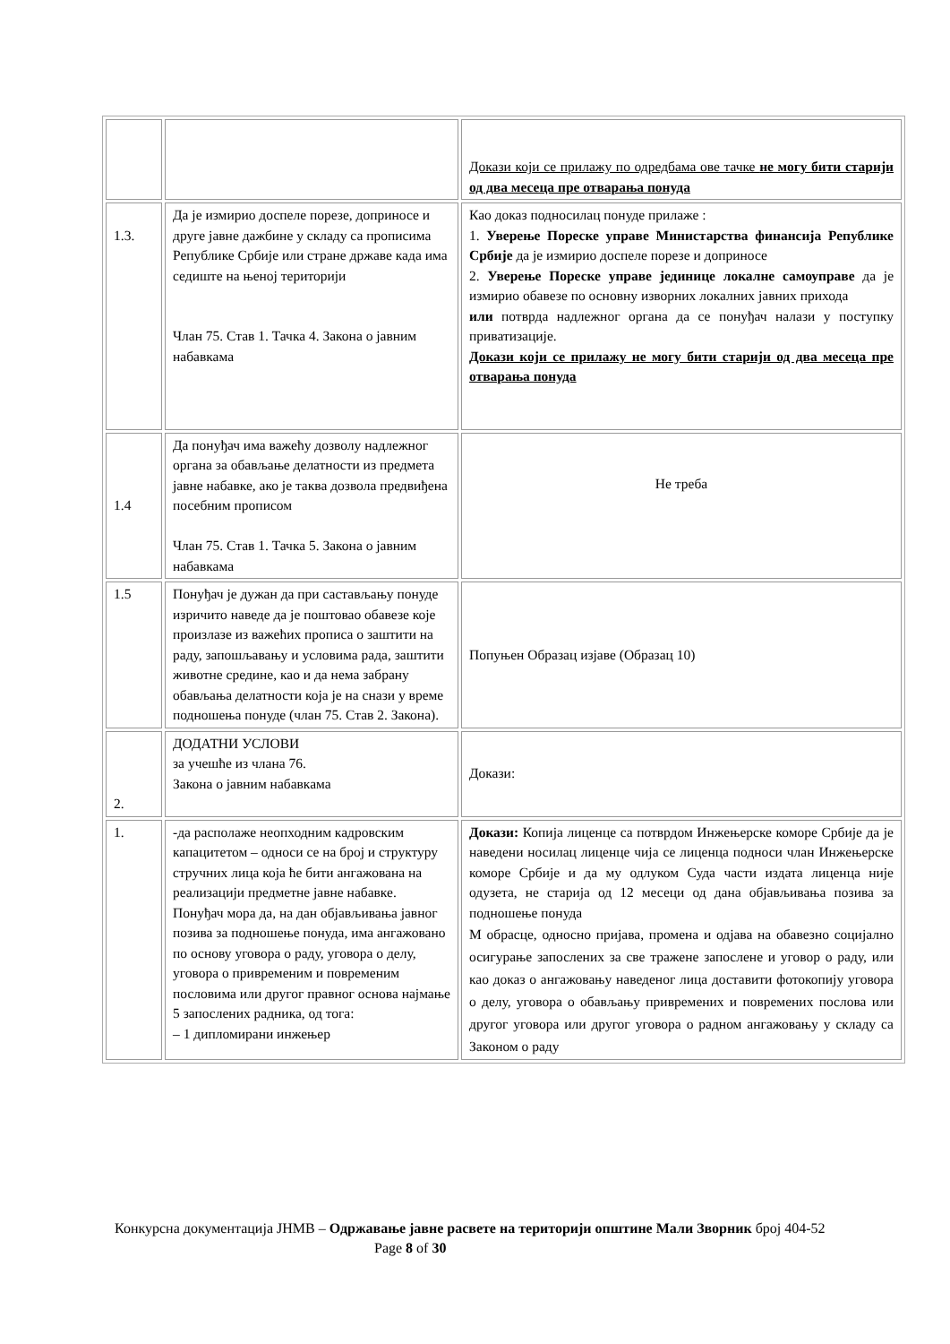| | | Докази који се прилажу по одредбама ове тачке не могу бити старији од два месеца пре отварања понуда |
| 1.3. | Да је измирио доспеле порезе, доприносе и друге јавне дажбине у складу са прописима Републике Србије или стране државе када има седиште на њеној територији Члан 75. Став 1. Тачка 4. Закона о јавним набавкама | Као доказ подносилац понуде прилаже : 1. Уверење Пореске управе Министарства финансија Републике Србије да је измирио доспеле порезе и доприносе 2. Уверење Пореске управе јединице локалне самоуправе да је измирио обавезе по основну изворних локалних јавних прихода или потврда надлежног органа да се понуђач налази у поступку приватизације. Докази који се прилажу не могу бити старији од два месеца пре отварања понуда |
| 1.4 | Да понуђач има важећу дозволу надлежног органа за обављање делатности из предмета јавне набавке, ако је таква дозвола предвиђена посебним прописом Члан 75. Став 1. Тачка 5. Закона о јавним набавкама | Не треба |
| 1.5 | Понуђач је дужан да при састављању понуде изричито наведе да је поштовао обавезе које произлазе из важећих прописа о заштити на раду, запошљавању и условима рада, заштити животне средине, као и да нема забрану обављања делатности која је на снази у време подношења понуде (члан 75. Став 2. Закона). | Попуњен Образац изјаве (Образац 10) |
| 2. | ДОДАТНИ УСЛОВИ за учешће из члана 76. Закона о јавним набавкама | Докази: |
| 1. | -да располаже неопходним кадровским капацитетом – односи се на број и структуру стручних лица која ће бити ангажована на реализацији предметне јавне набавке. Понуђач мора да, на дан објављивања јавног позива за подношење понуда, има ангажовано по основу уговора о раду, уговора о делу, уговора о привременим и повременим пословима или другог правног основа најмање 5 запослених радника, од тога: – 1 дипломирани инжењер | Докази: Копија лиценце са потврдом Инжењерске коморе Србије да је наведени носилац лиценце чија се лиценца подноси члан Инжењерске коморе Србије и да му одлуком Суда части издата лиценца није одузета, не старија од 12 месеци од дана објављивања позива за подношење понуда М обрасце, односно пријава, промена и одјава на обавезно социјално осигурање запослених за све тражене запослене и уговор о раду, или као доказ о ангажовању наведеног лица доставити фотокопију уговора о делу, уговора о обављању привремених и повремених послова или другог уговора или другог уговора о радном ангажовању у складу са Законом о раду |
Конкурсна документација ЈНМВ – Одржавање јавне расвете на територији општине Мали Зворник број 404-52 Page 8 of 30